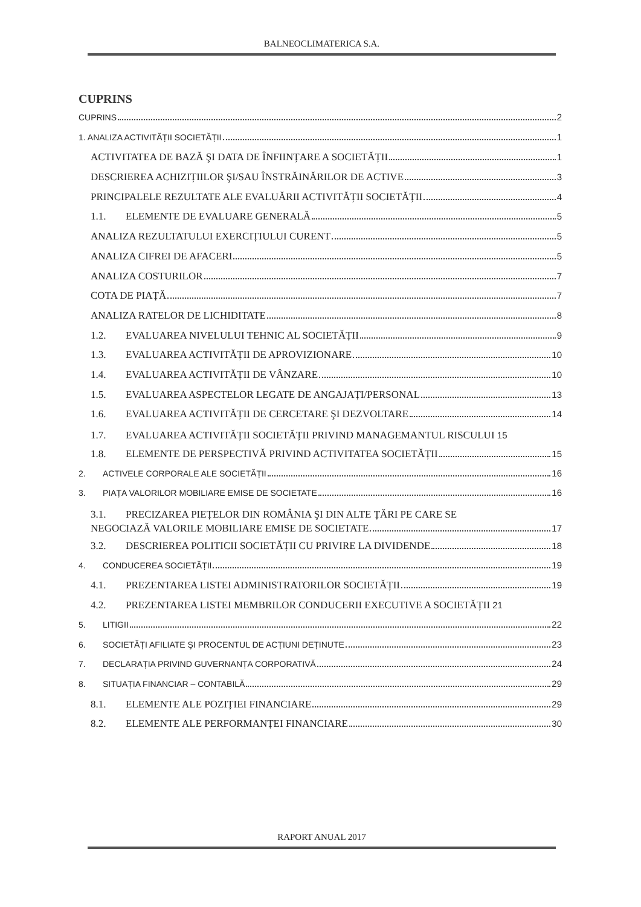BALNEOCLIMATERICA S.A.
CUPRINS
CUPRINS 2
1. ANALIZA ACTIVITĂȚII SOCIETĂȚII 1
ACTIVITATEA DE BAZĂ ŞI DATA DE ÎNFIINȚARE A SOCIETĂȚII 1
DESCRIEREA ACHIZIȚIILOR ŞI/SAU ÎNSTRĂINĂRILOR DE ACTIVE 3
PRINCIPALELE REZULTATE ALE EVALUĂRII ACTIVITĂȚII SOCIETĂȚII 4
1.1. ELEMENTE DE EVALUARE GENERALĂ 5
ANALIZA REZULTATULUI EXERCIȚIULUI CURENT 5
ANALIZA CIFREI DE AFACERI 5
ANALIZA COSTURILOR 7
COTA DE PIAȚĂ 7
ANALIZA RATELOR DE LICHIDITATE 8
1.2. EVALUAREA NIVELULUI TEHNIC AL SOCIETĂȚII 9
1.3. EVALUAREA ACTIVITĂȚII DE APROVIZIONARE 10
1.4. EVALUAREA ACTIVITĂȚII DE VÂNZARE 10
1.5. EVALUAREA ASPECTELOR LEGATE DE ANGAJAȚI/PERSONAL 13
1.6. EVALUAREA ACTIVITĂȚII DE CERCETARE ŞI DEZVOLTARE 14
1.7. EVALUAREA ACTIVITĂȚII SOCIETĂȚII PRIVIND MANAGEMANTUL RISCULUI 15
1.8. ELEMENTE DE PERSPECTIVĂ PRIVIND ACTIVITATEA SOCIETĂȚII 15
2. ACTIVELE CORPORALE ALE SOCIETĂȚII 16
3. PIAȚA VALORILOR MOBILIARE EMISE DE SOCIETATE 16
3.1. PRECIZAREA PIEȚELOR DIN ROMÂNIA ŞI DIN ALTE ȚĂRI PE CARE SE
NEGOCIAZĂ VALORILE MOBILIARE EMISE DE SOCIETATE 17
3.2. DESCRIEREA POLITICII SOCIETĂȚII CU PRIVIRE LA DIVIDENDE 18
4. CONDUCEREA SOCIETĂȚII 19
4.1. PREZENTAREA LISTEI ADMINISTRATORILOR SOCIETĂȚII 19
4.2. PREZENTAREA LISTEI MEMBRILOR CONDUCERII EXECUTIVE A SOCIETĂȚII 21
5. LITIGII 22
6. SOCIETĂȚI AFILIATE ŞI PROCENTUL DE ACȚIUNI DEȚINUTE 23
7. DECLARAȚIA PRIVIND GUVERNANȚA CORPORATIVĂ 24
8. SITUAȚIA FINANCIAR – CONTABILĂ 29
8.1. ELEMENTE ALE POZIȚIEI FINANCIARE 29
8.2. ELEMENTE ALE PERFORMANȚEI FINANCIARE 30
RAPORT ANUAL 2017